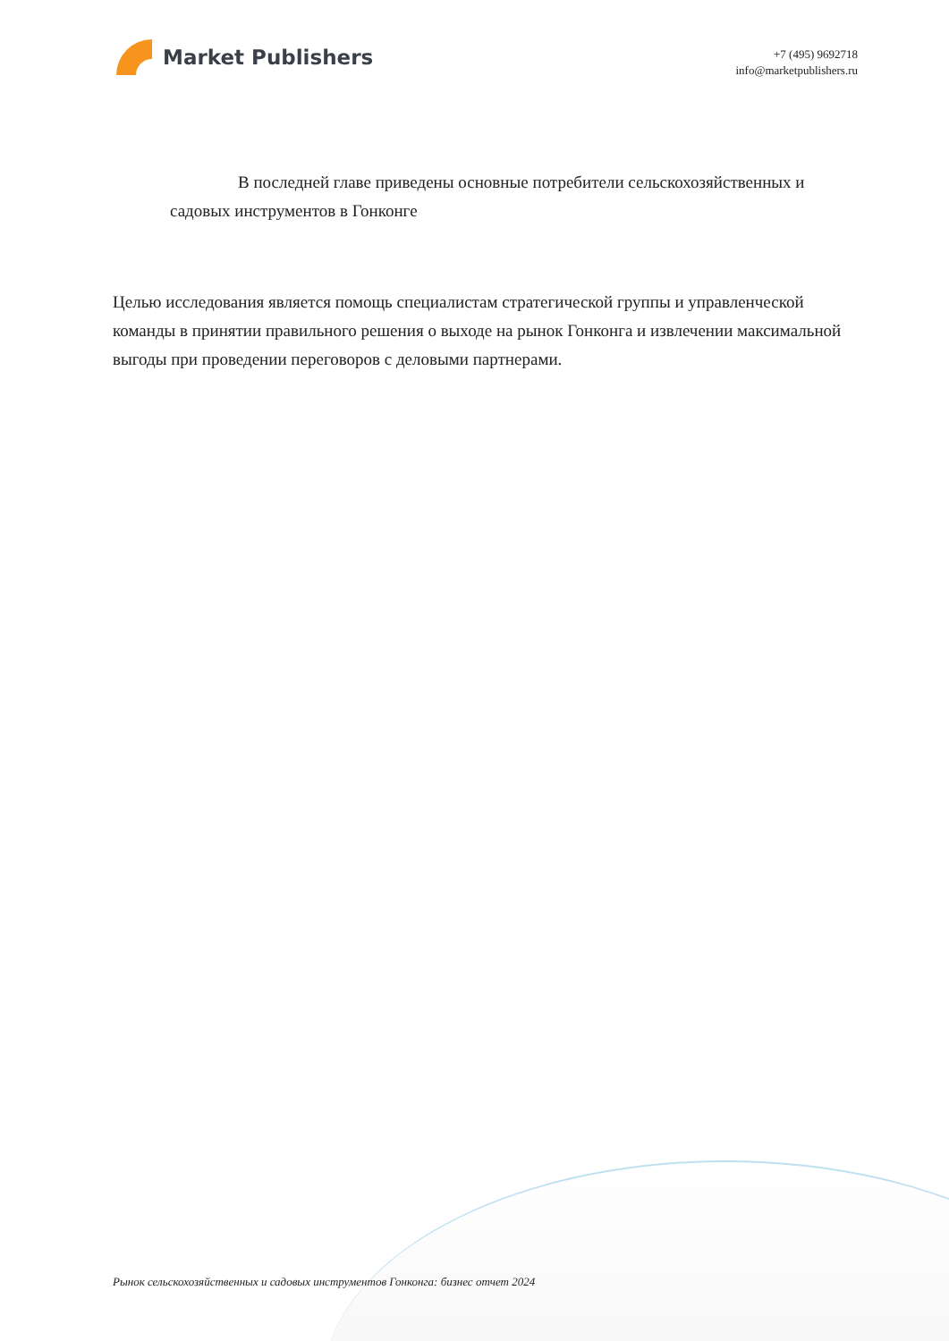Market Publishers
+7 (495) 9692718
info@marketpublishers.ru
В последней главе приведены основные потребители сельскохозяйственных и садовых инструментов в Гонконге
Целью исследования является помощь специалистам стратегической группы и управленческой команды в принятии правильного решения о выходе на рынок Гонконга и извлечении максимальной выгоды при проведении переговоров с деловыми партнерами.
Рынок сельскохозяйственных и садовых инструментов Гонконга: бизнес отчет 2024